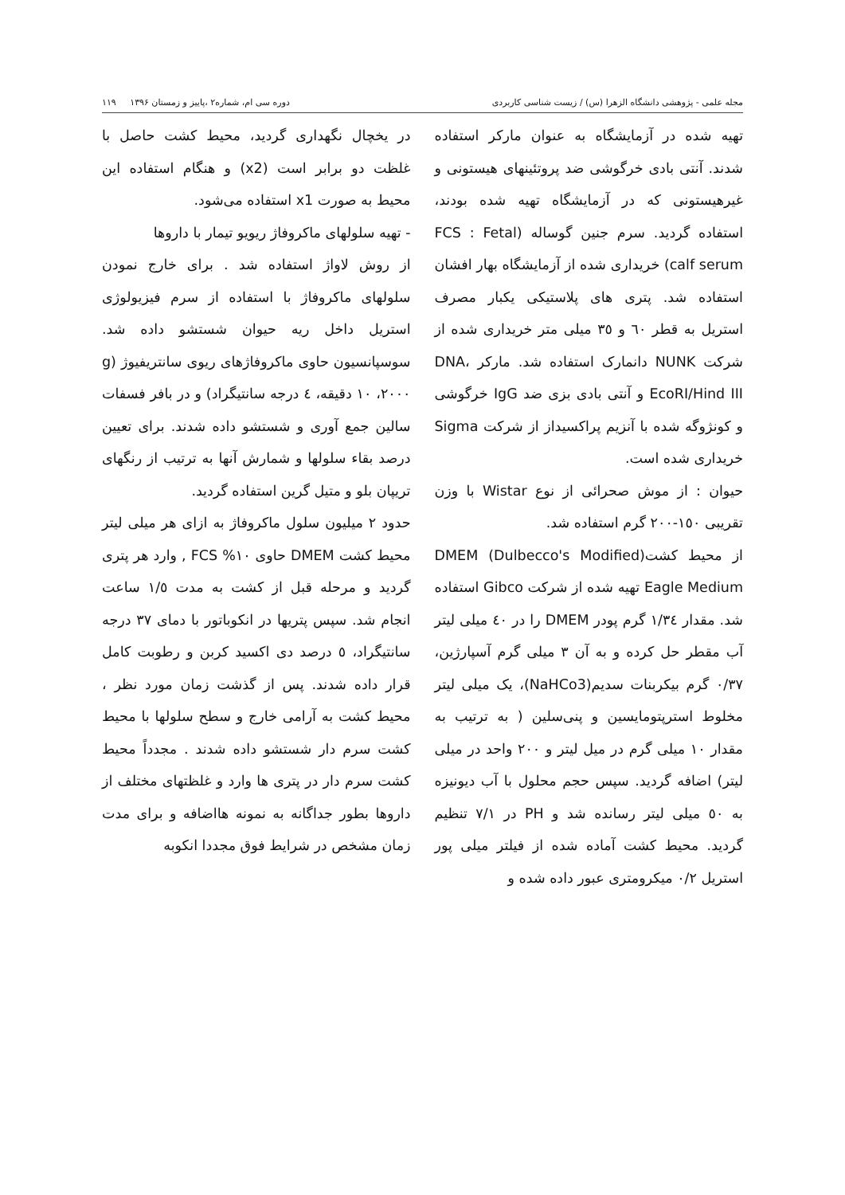مجله علمی - پژوهشی دانشگاه الزهرا (س) / زیست شناسی کاربردی دوره سی ام، شماره۲ ،پاییز و زمستان ۱۳۹۶ ۱۱۹
تهیه شده در آزمایشگاه به عنوان مارکر استفاده شدند. آنتی بادی خرگوشی ضد پروتئینهای هیستونی و غیرهیستونی که در آزمایشگاه تهیه شده بودند، استفاده گردید. سرم جنین گوساله (FCS : Fetal calf serum) خریداری شده از آزمایشگاه بهار افشان استفاده شد. پتری های پلاستیکی یکبار مصرف استریل به قطر ٦٠ و ٣٥ میلی متر خریداری شده از شرکت NUNK دانمارک استفاده شد. مارکر DNA، EcoRI/Hind III و آنتی بادی بزی ضد IgG خرگوشی و کونژوگه شده با آنزیم پراکسیداز از شرکت Sigma خریداری شده است.
حیوان : از موش صحرائی از نوع Wistar با وزن تقریبی ١٥٠-٢٠٠ گرم استفاده شد.
از محیط کشت(DMEM (Dulbecco's Modified Eagle Medium تهیه شده از شرکت Gibco استفاده شد. مقدار ١/٣٤ گرم پودر DMEM را در ٤٠ میلی لیتر آب مقطر حل کرده و به آن ٣ میلی گرم آسپارژین، ٠/٣٧ گرم بیکربنات سدیم(NaHCo3)، یک میلی لیتر مخلوط استرپتومایسین و پنی‌سلین ( به ترتیب به مقدار ١٠ میلی گرم در میل لیتر و ٢٠٠ واحد در میلی لیتر) اضافه گردید. سپس حجم محلول با آب دیونیزه به ٥٠ میلی لیتر رسانده شد و PH در ٧/١ تنظیم گردید. محیط کشت آماده شده از فیلتر میلی پور استریل ٠/٢ میکرومتری عبور داده شده و
در یخچال نگهداری گردید، محیط کشت حاصل با غلظت دو برابر است (x2) و هنگام استفاده این محیط به صورت x1 استفاده می‌شود.
- تهیه سلولهای ماکروفاژ ریویو تیمار با داروها
از روش لاواژ استفاده شد . برای خارج نمودن سلولهای ماکروفاژ با استفاده از سرم فیزیولوژی استریل داخل ریه حیوان شستشو داده شد. سوسپانسیون حاوی ماکروفاژهای ریوی سانتریفیوژ (g ٢٠٠٠، ١٠ دقیقه، ٤ درجه سانتیگراد) و در بافر فسفات سالین جمع آوری و شستشو داده شدند. برای تعیین درصد بقاء سلولها و شمارش آنها به ترتیب از رنگهای تریپان بلو و متیل گرین استفاده گردید.
حدود ٢ میلیون سلول ماکروفاژ به ازای هر میلی لیتر محیط کشت DMEM حاوی ١٠% FCS , وارد هر پتری گردید و مرحله قبل از کشت به مدت ١/٥ ساعت انجام شد. سپس پتریها در انکوباتور با دمای ٣٧ درجه سانتیگراد، ٥ درصد دی اکسید کربن و رطوبت کامل قرار داده شدند. پس از گذشت زمان مورد نظر ، محیط کشت به آرامی خارج و سطح سلولها با محیط کشت سرم دار شستشو داده شدند . مجدداً محیط کشت سرم دار در پتری ها وارد و غلظتهای مختلف از داروها بطور جداگانه به نمونه هااضافه و برای مدت زمان مشخص در شرایط فوق مجددا انکوبه